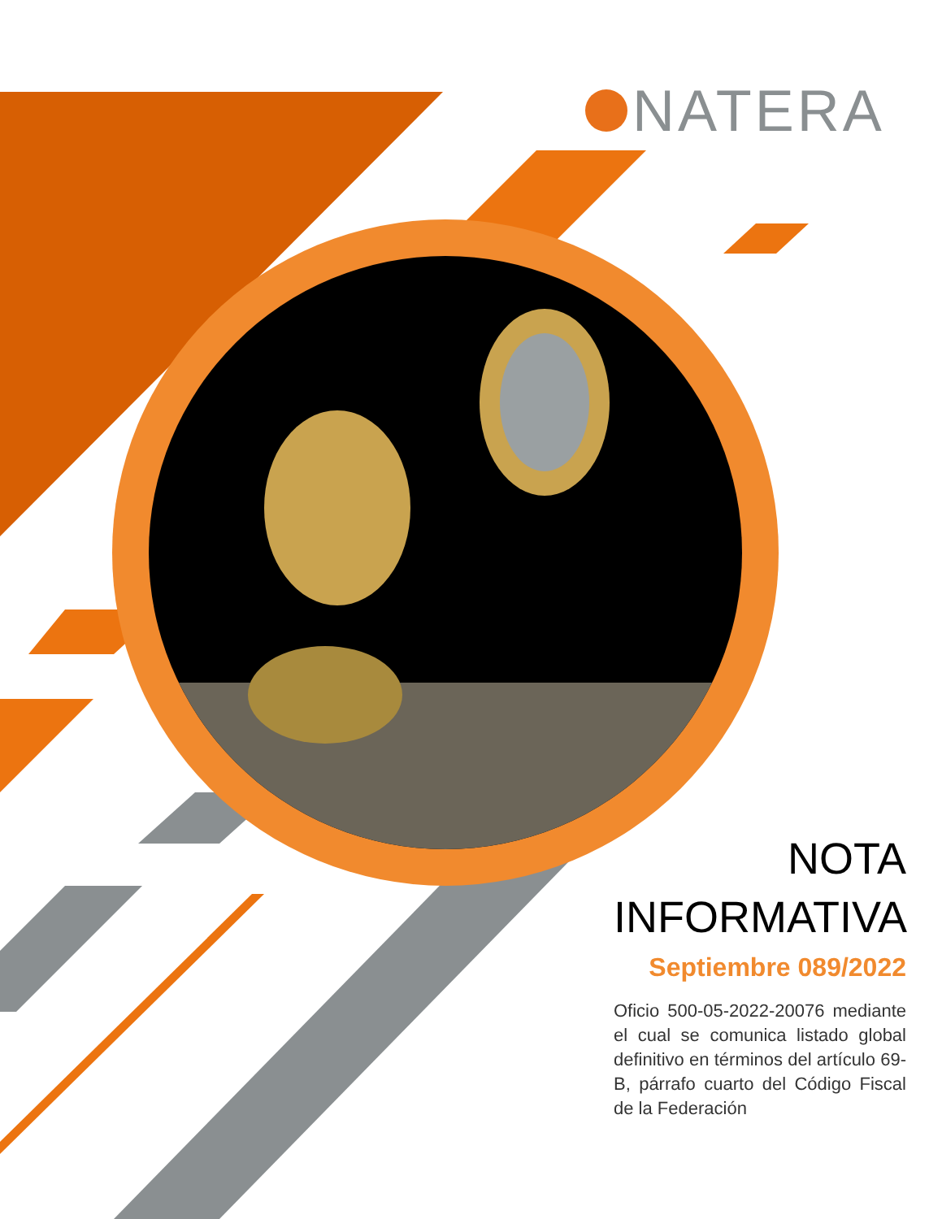NATERA
NOTA
INFORMATIVA
Septiembre 089/2022
Oficio 500-05-2022-20076 mediante el cual se comunica listado global definitivo en términos del artículo 69-B, párrafo cuarto del Código Fiscal de la Federación